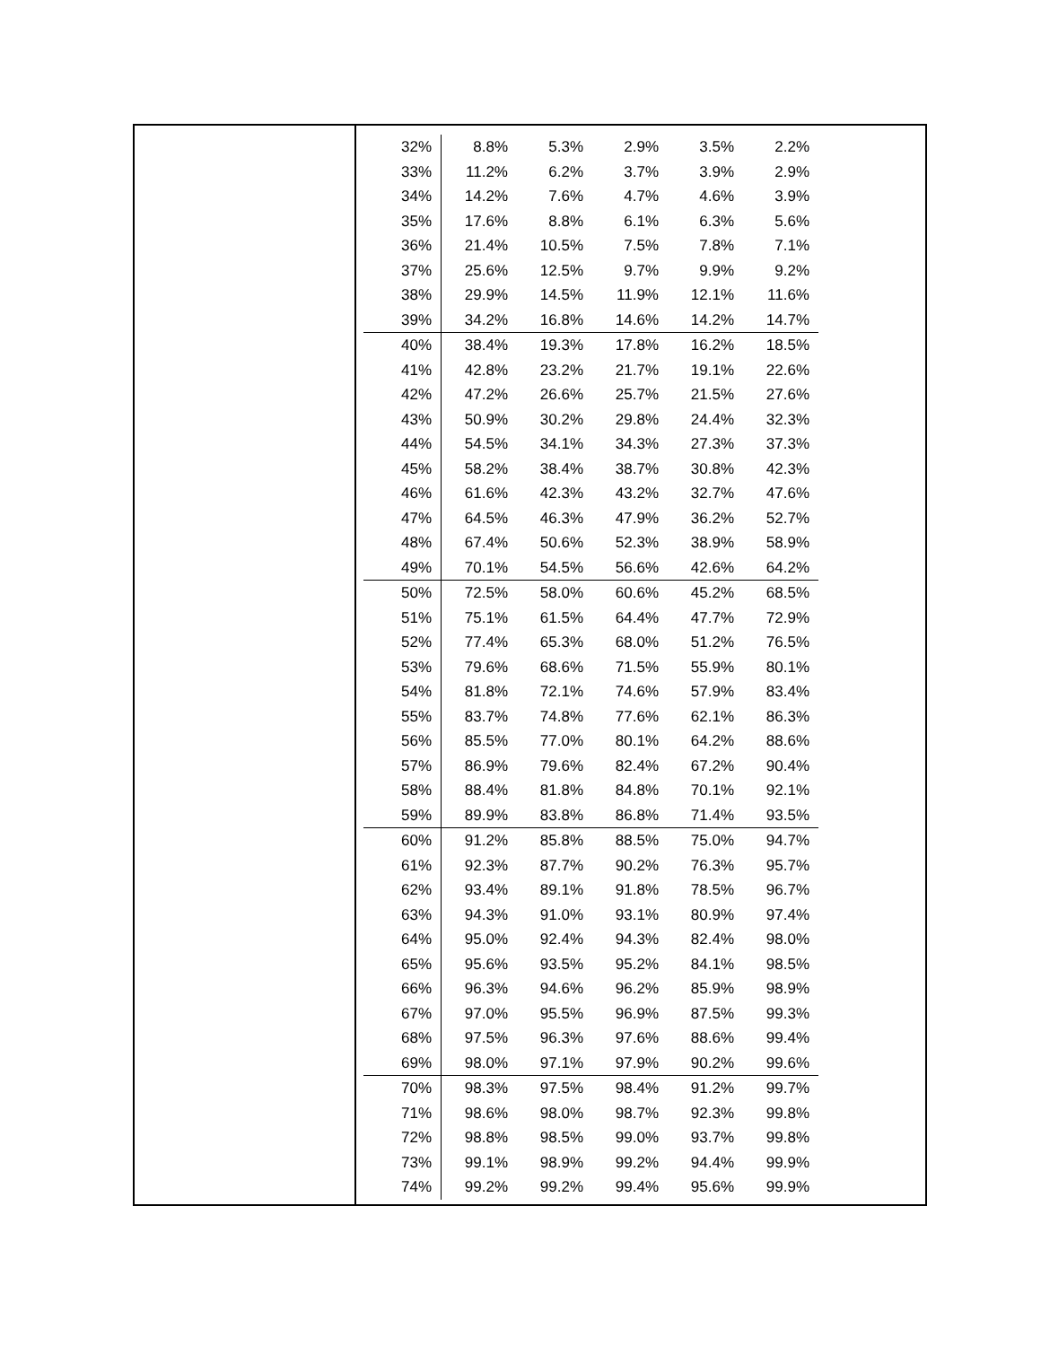| 32% | 8.8% | 5.3% | 2.9% | 3.5% | 2.2% |
| 33% | 11.2% | 6.2% | 3.7% | 3.9% | 2.9% |
| 34% | 14.2% | 7.6% | 4.7% | 4.6% | 3.9% |
| 35% | 17.6% | 8.8% | 6.1% | 6.3% | 5.6% |
| 36% | 21.4% | 10.5% | 7.5% | 7.8% | 7.1% |
| 37% | 25.6% | 12.5% | 9.7% | 9.9% | 9.2% |
| 38% | 29.9% | 14.5% | 11.9% | 12.1% | 11.6% |
| 39% | 34.2% | 16.8% | 14.6% | 14.2% | 14.7% |
| 40% | 38.4% | 19.3% | 17.8% | 16.2% | 18.5% |
| 41% | 42.8% | 23.2% | 21.7% | 19.1% | 22.6% |
| 42% | 47.2% | 26.6% | 25.7% | 21.5% | 27.6% |
| 43% | 50.9% | 30.2% | 29.8% | 24.4% | 32.3% |
| 44% | 54.5% | 34.1% | 34.3% | 27.3% | 37.3% |
| 45% | 58.2% | 38.4% | 38.7% | 30.8% | 42.3% |
| 46% | 61.6% | 42.3% | 43.2% | 32.7% | 47.6% |
| 47% | 64.5% | 46.3% | 47.9% | 36.2% | 52.7% |
| 48% | 67.4% | 50.6% | 52.3% | 38.9% | 58.9% |
| 49% | 70.1% | 54.5% | 56.6% | 42.6% | 64.2% |
| 50% | 72.5% | 58.0% | 60.6% | 45.2% | 68.5% |
| 51% | 75.1% | 61.5% | 64.4% | 47.7% | 72.9% |
| 52% | 77.4% | 65.3% | 68.0% | 51.2% | 76.5% |
| 53% | 79.6% | 68.6% | 71.5% | 55.9% | 80.1% |
| 54% | 81.8% | 72.1% | 74.6% | 57.9% | 83.4% |
| 55% | 83.7% | 74.8% | 77.6% | 62.1% | 86.3% |
| 56% | 85.5% | 77.0% | 80.1% | 64.2% | 88.6% |
| 57% | 86.9% | 79.6% | 82.4% | 67.2% | 90.4% |
| 58% | 88.4% | 81.8% | 84.8% | 70.1% | 92.1% |
| 59% | 89.9% | 83.8% | 86.8% | 71.4% | 93.5% |
| 60% | 91.2% | 85.8% | 88.5% | 75.0% | 94.7% |
| 61% | 92.3% | 87.7% | 90.2% | 76.3% | 95.7% |
| 62% | 93.4% | 89.1% | 91.8% | 78.5% | 96.7% |
| 63% | 94.3% | 91.0% | 93.1% | 80.9% | 97.4% |
| 64% | 95.0% | 92.4% | 94.3% | 82.4% | 98.0% |
| 65% | 95.6% | 93.5% | 95.2% | 84.1% | 98.5% |
| 66% | 96.3% | 94.6% | 96.2% | 85.9% | 98.9% |
| 67% | 97.0% | 95.5% | 96.9% | 87.5% | 99.3% |
| 68% | 97.5% | 96.3% | 97.6% | 88.6% | 99.4% |
| 69% | 98.0% | 97.1% | 97.9% | 90.2% | 99.6% |
| 70% | 98.3% | 97.5% | 98.4% | 91.2% | 99.7% |
| 71% | 98.6% | 98.0% | 98.7% | 92.3% | 99.8% |
| 72% | 98.8% | 98.5% | 99.0% | 93.7% | 99.8% |
| 73% | 99.1% | 98.9% | 99.2% | 94.4% | 99.9% |
| 74% | 99.2% | 99.2% | 99.4% | 95.6% | 99.9% |